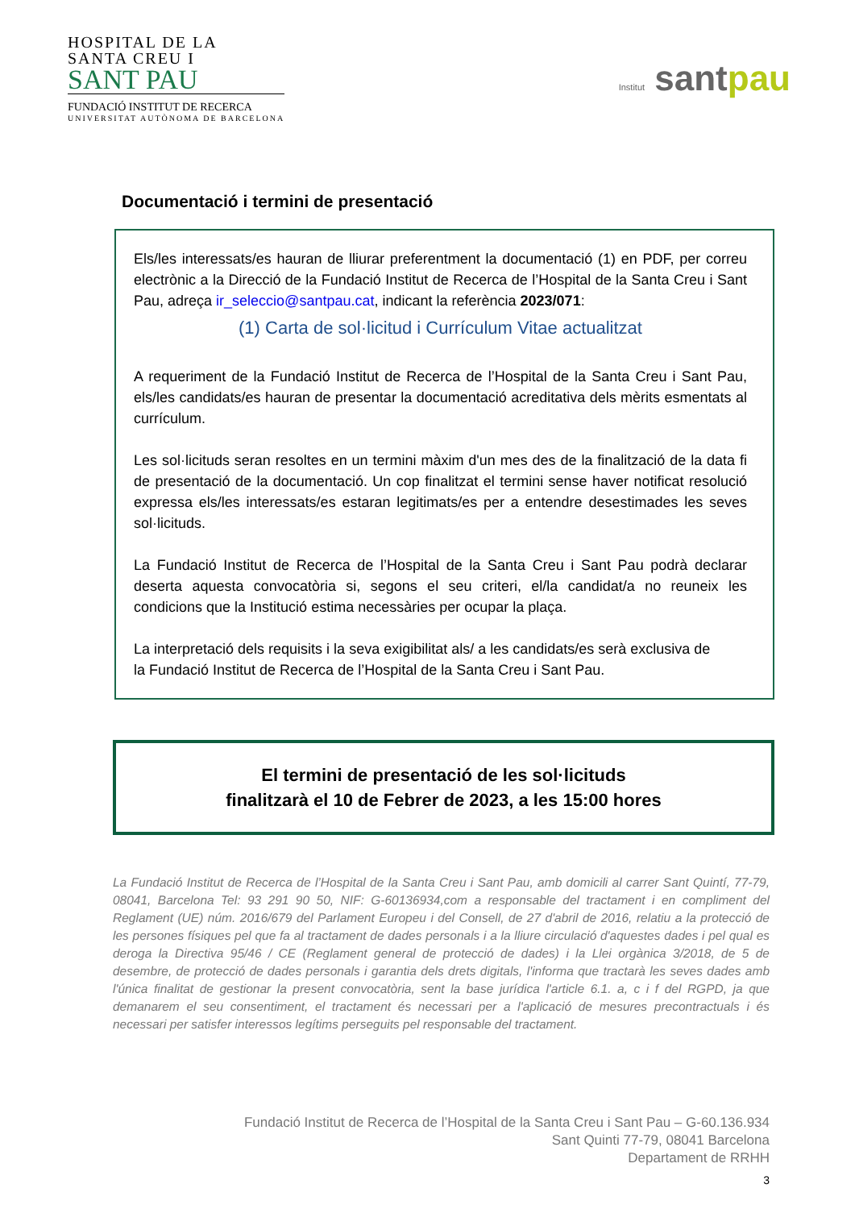HOSPITAL DE LA
SANTA CREU I
SANT PAU
FUNDACIÓ INSTITUT DE RECERCA
UNIVERSITAT AUTÒNOMA DE BARCELONA
Institut santpau
Documentació i termini de presentació
Els/les interessats/es hauran de lliurar preferentment la documentació (1) en PDF, per correu electrònic a la Direcció de la Fundació Institut de Recerca de l’Hospital de la Santa Creu i Sant Pau, adreça ir_seleccio@santpau.cat, indicant la referència 2023/071:
(1) Carta de sol·licitud i Currículum Vitae actualitzat
A requeriment de la Fundació Institut de Recerca de l’Hospital de la Santa Creu i Sant Pau, els/les candidats/es hauran de presentar la documentació acreditativa dels mèrits esmentats al currículum.
Les sol·licituds seran resoltes en un termini màxim d'un mes des de la finalització de la data fi de presentació de la documentació. Un cop finalitzat el termini sense haver notificat resolució expressa els/les interessats/es estaran legitimats/es per a entendre desestimades les seves sol·licituds.
La Fundació Institut de Recerca de l’Hospital de la Santa Creu i Sant Pau podrà declarar deserta aquesta convocatòria si, segons el seu criteri, el/la candidat/a no reuneix les condicions que la Institució estima necessàries per ocupar la plaça.
La interpretació dels requisits i la seva exigibilitat als/ a les candidats/es serà exclusiva de
la Fundació Institut de Recerca de l’Hospital de la Santa Creu i Sant Pau.
El termini de presentació de les sol·licituds
finalitzarà el 10 de Febrer de 2023, a les 15:00 hores
La Fundació Institut de Recerca de l’Hospital de la Santa Creu i Sant Pau, amb domicili al carrer Sant Quintí, 77-79, 08041, Barcelona Tel: 93 291 90 50, NIF: G-60136934,com a responsable del tractament i en compliment del Reglament (UE) núm. 2016/679 del Parlament Europeu i del Consell, de 27 d'abril de 2016, relatiu a la protecció de les persones físiques pel que fa al tractament de dades personals i a la lliure circulació d'aquestes dades i pel qual es deroga la Directiva 95/46 / CE (Reglament general de protecció de dades) i la Llei orgànica 3/2018, de 5 de desembre, de protecció de dades personals i garantia dels drets digitals, l'informa que tractarà les seves dades amb l'única finalitat de gestionar la present convocatòria, sent la base jurídica l'article 6.1. a, c i f del RGPD, ja que demanarem el seu consentiment, el tractament és necessari per a l'aplicació de mesures precontractuals i és necessari per satisfer interessos legítims perseguits pel responsable del tractament.
Fundació Institut de Recerca de l’Hospital de la Santa Creu i Sant Pau – G-60.136.934
Sant Quinti 77-79, 08041 Barcelona
Departament de RRHH
3